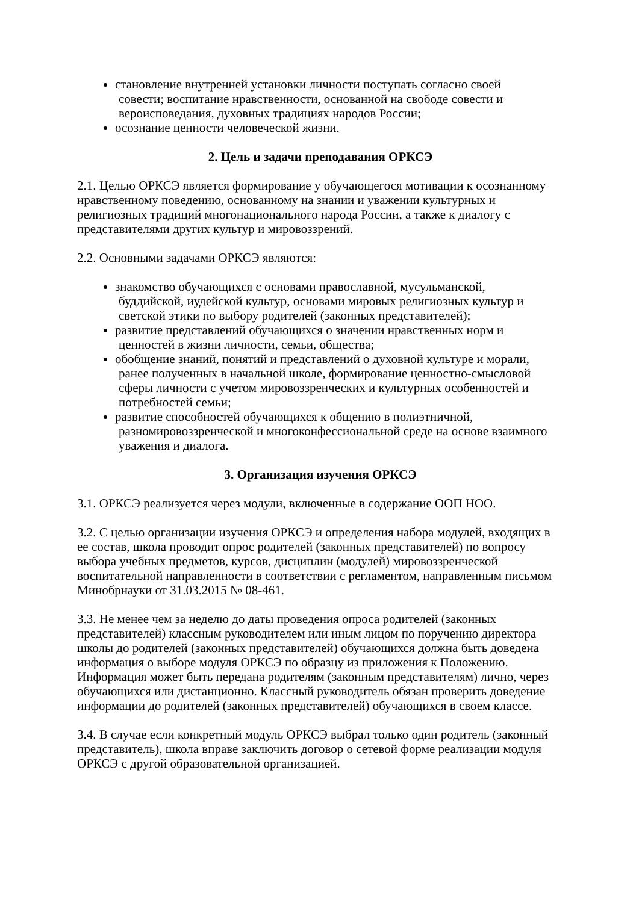становление внутренней установки личности поступать согласно своей
совести; воспитание нравственности, основанной на свободе совести и вероисповедания, духовных традициях народов России;
осознание ценности человеческой жизни.
2. Цель и задачи преподавания ОРКСЭ
2.1. Целью ОРКСЭ является формирование у обучающегося мотивации к осознанному нравственному поведению, основанному на знании и уважении культурных и религиозных традиций многонационального народа России, а также к диалогу с представителями других культур и мировоззрений.
2.2. Основными задачами ОРКСЭ являются:
знакомство обучающихся с основами православной, мусульманской,
буддийской, иудейской культур, основами мировых религиозных культур и светской этики по выбору родителей (законных представителей);
развитие представлений обучающихся о значении нравственных норм и
ценностей в жизни личности, семьи, общества;
обобщение знаний, понятий и представлений о духовной культуре и морали,
ранее полученных в начальной школе, формирование ценностно-смысловой сферы личности с учетом мировоззренческих и культурных особенностей и потребностей семьи;
развитие способностей обучающихся к общению в полиэтничной,
разномировоззренческой и многоконфессиональной среде на основе взаимного уважения и диалога.
3. Организация изучения ОРКСЭ
3.1. ОРКСЭ реализуется через модули, включенные в содержание ООП НОО.
3.2. С целью организации изучения ОРКСЭ и определения набора модулей, входящих в ее состав, школа проводит опрос родителей (законных представителей) по вопросу выбора учебных предметов, курсов, дисциплин (модулей) мировоззренческой воспитательной направленности в соответствии с регламентом, направленным письмом Минобрнауки от 31.03.2015 № 08-461.
3.3. Не менее чем за неделю до даты проведения опроса родителей (законных представителей) классным руководителем или иным лицом по поручению директора школы до родителей (законных представителей) обучающихся должна быть доведена информация о выборе модуля ОРКСЭ по образцу из приложения к Положению. Информация может быть передана родителям (законным представителям) лично, через обучающихся или дистанционно. Классный руководитель обязан проверить доведение информации до родителей (законных представителей) обучающихся в своем классе.
3.4. В случае если конкретный модуль ОРКСЭ выбрал только один родитель (законный представитель), школа вправе заключить договор о сетевой форме реализации модуля ОРКСЭ с другой образовательной организацией.